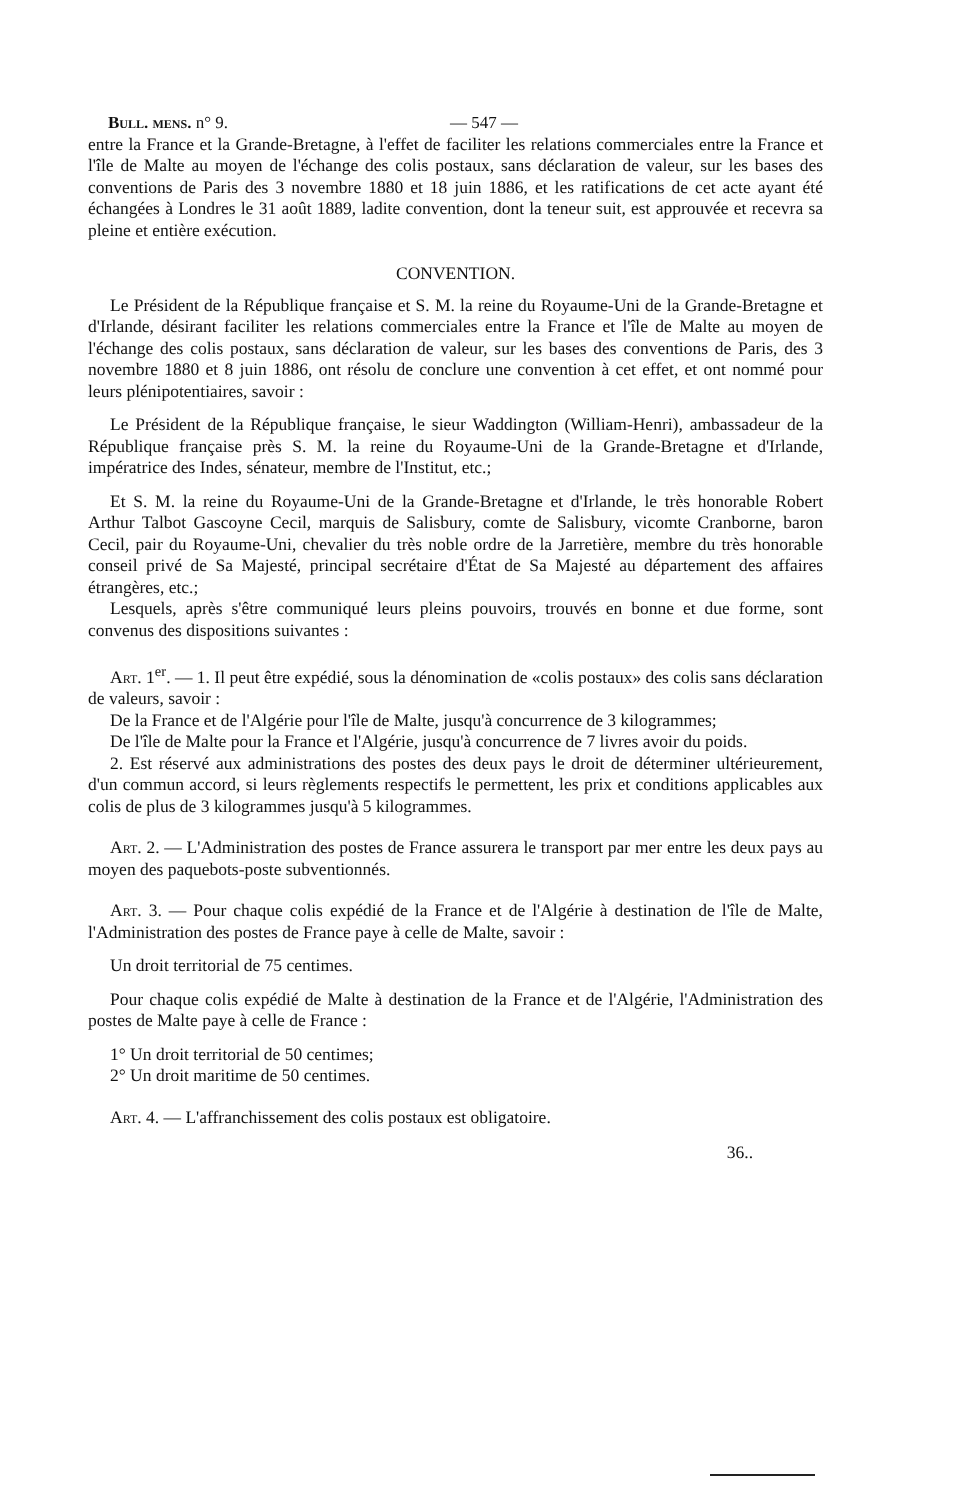Bull. mens. n° 9. — 547 —
entre la France et la Grande-Bretagne, à l'effet de faciliter les relations commerciales entre la France et l'île de Malte au moyen de l'échange des colis postaux, sans déclaration de valeur, sur les bases des conventions de Paris des 3 novembre 1880 et 18 juin 1886, et les ratifications de cet acte ayant été échangées à Londres le 31 août 1889, ladite convention, dont la teneur suit, est approuvée et recevra sa pleine et entière exécution.
CONVENTION.
Le Président de la République française et S. M. la reine du Royaume-Uni de la Grande-Bretagne et d'Irlande, désirant faciliter les relations commerciales entre la France et l'île de Malte au moyen de l'échange des colis postaux, sans déclaration de valeur, sur les bases des conventions de Paris, des 3 novembre 1880 et 8 juin 1886, ont résolu de conclure une convention à cet effet, et ont nommé pour leurs plénipotentiaires, savoir :
Le Président de la République française, le sieur Waddington (William-Henri), ambassadeur de la République française près S. M. la reine du Royaume-Uni de la Grande-Bretagne et d'Irlande, impératrice des Indes, sénateur, membre de l'Institut, etc.;
Et S. M. la reine du Royaume-Uni de la Grande-Bretagne et d'Irlande, le très honorable Robert Arthur Talbot Gascoyne Cecil, marquis de Salisbury, comte de Salisbury, vicomte Cranborne, baron Cecil, pair du Royaume-Uni, chevalier du très noble ordre de la Jarretière, membre du très honorable conseil privé de Sa Majesté, principal secrétaire d'État de Sa Majesté au département des affaires étrangères, etc.;
Lesquels, après s'être communiqué leurs pleins pouvoirs, trouvés en bonne et due forme, sont convenus des dispositions suivantes :
Art. 1<sup>er</sup>. — 1. Il peut être expédié, sous la dénomination de «colis postaux» des colis sans déclaration de valeurs, savoir :
De la France et de l'Algérie pour l'île de Malte, jusqu'à concurrence de 3 kilogrammes;
De l'île de Malte pour la France et l'Algérie, jusqu'à concurrence de 7 livres avoir du poids.
2. Est réservé aux administrations des postes des deux pays le droit de déterminer ultérieurement, d'un commun accord, si leurs règlements respectifs le permettent, les prix et conditions applicables aux colis de plus de 3 kilogrammes jusqu'à 5 kilogrammes.
Art. 2. — L'Administration des postes de France assurera le transport par mer entre les deux pays au moyen des paquebots-poste subventionnés.
Art. 3. — Pour chaque colis expédié de la France et de l'Algérie à destination de l'île de Malte, l'Administration des postes de France paye à celle de Malte, savoir :
Un droit territorial de 75 centimes.
Pour chaque colis expédié de Malte à destination de la France et de l'Algérie, l'Administration des postes de Malte paye à celle de France :
1° Un droit territorial de 50 centimes;
2° Un droit maritime de 50 centimes.
Art. 4. — L'affranchissement des colis postaux est obligatoire.
36..